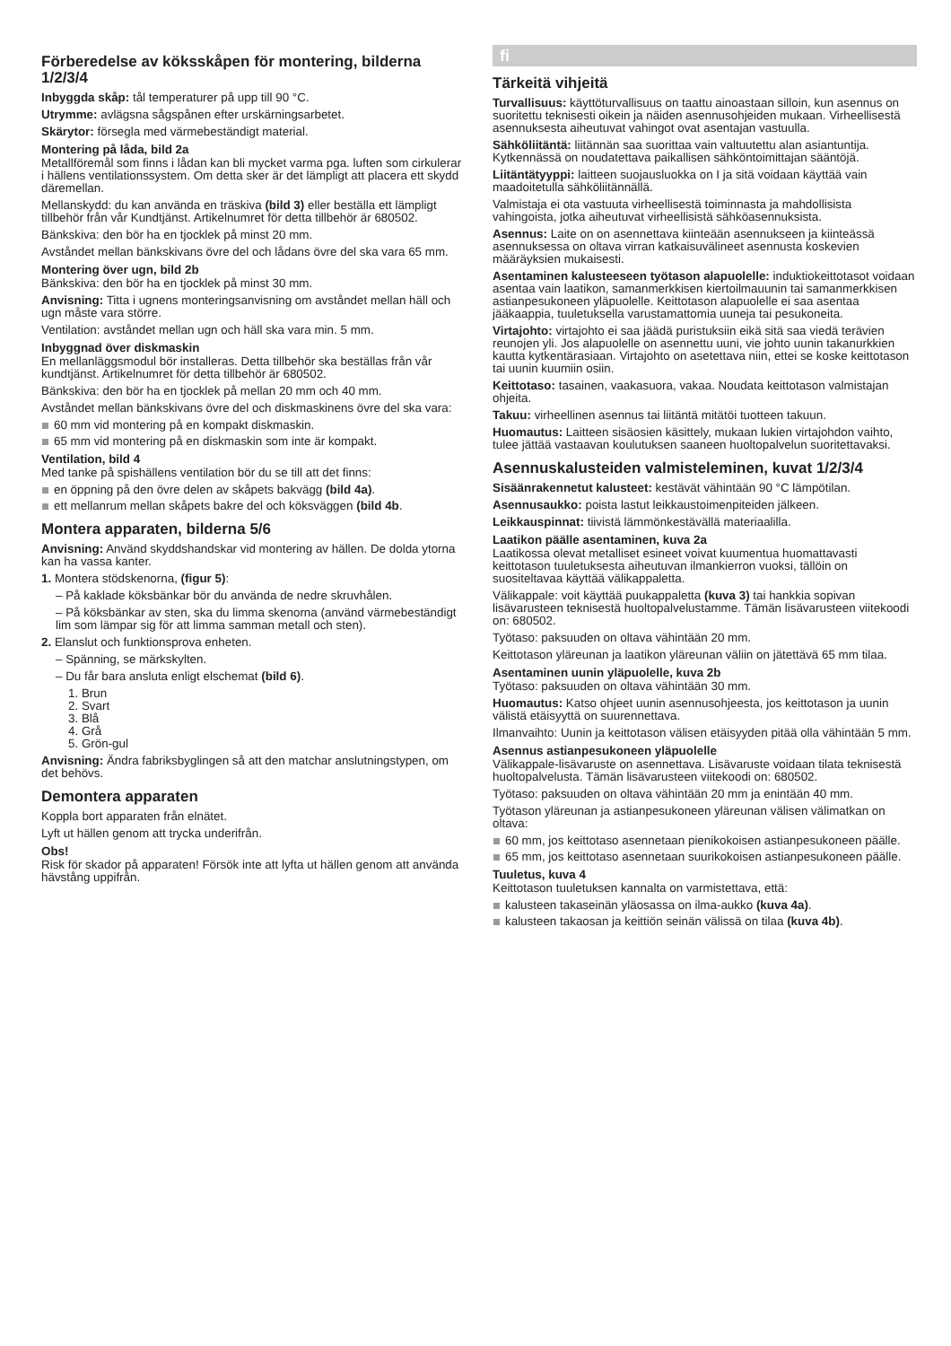Förberedelse av köksskåpen för montering, bilderna 1/2/3/4
Inbyggda skåp: tål temperaturer på upp till 90 °C.
Utrymme: avlägsna sågspånen efter urskärningsarbetet.
Skärytor: försegla med värmebeständigt material.
Montering på låda, bild 2a
Metallföremål som finns i lådan kan bli mycket varma pga. luften som cirkulerar i hällens ventilationssystem. Om detta sker är det lämpligt att placera ett skydd däremellan.
Mellanskydd: du kan använda en träskiva (bild 3) eller beställa ett lämpligt tillbehör från vår Kundtjänst. Artikelnumret för detta tillbehör är 680502.
Bänkskiva: den bör ha en tjocklek på minst 20 mm.
Avståndet mellan bänkskivans övre del och lådans övre del ska vara 65 mm.
Montering över ugn, bild 2b
Bänkskiva: den bör ha en tjocklek på minst 30 mm.
Anvisning: Titta i ugnens monteringsanvisning om avståndet mellan häll och ugn måste vara större.
Ventilation: avståndet mellan ugn och häll ska vara min. 5 mm.
Inbyggnad över diskmaskin
En mellanläggsmodul bör installeras. Detta tillbehör ska beställas från vår kundtjänst. Artikelnumret för detta tillbehör är 680502.
Bänkskiva: den bör ha en tjocklek på mellan 20 mm och 40 mm.
Avståndet mellan bänkskivans övre del och diskmaskinens övre del ska vara:
60 mm vid montering på en kompakt diskmaskin.
65 mm vid montering på en diskmaskin som inte är kompakt.
Ventilation, bild 4
Med tanke på spishällens ventilation bör du se till att det finns:
en öppning på den övre delen av skåpets bakvägg (bild 4a).
ett mellanrum mellan skåpets bakre del och köksväggen (bild 4b.
Montera apparaten, bilderna 5/6
Anvisning: Använd skyddshandskar vid montering av hällen. De dolda ytorna kan ha vassa kanter.
1. Montera stödskenorna, (figur 5):
– På kaklade köksbänkar bör du använda de nedre skruvhålen.
– På köksbänkar av sten, ska du limma skenorna (använd värmebeständigt lim som lämpar sig för att limma samman metall och sten).
2. Elanslut och funktionsprova enheten.
– Spänning, se märkskylten.
– Du får bara ansluta enligt elschemat (bild 6).
1. Brun
2. Svart
3. Blå
4. Grå
5. Grön-gul
Anvisning: Ändra fabriksbyglingen så att den matchar anslutningstypen, om det behövs.
Demontera apparaten
Koppla bort apparaten från elnätet.
Lyft ut hällen genom att trycka underifrån.
Obs!
Risk för skador på apparaten! Försök inte att lyfta ut hällen genom att använda hävstång uppifrån.
fi
Tärkeitä vihjeitä
Turvallisuus: käyttöturvallisuus on taattu ainoastaan silloin, kun asennus on suoritettu teknisesti oikein ja näiden asennusohjeiden mukaan. Virheellisestä asennuksesta aiheutuvat vahingot ovat asentajan vastuulla.
Sähköliitäntä: liitännän saa suorittaa vain valtuutettu alan asiantuntija. Kytkennässä on noudatettava paikallisen sähköntoimittajan sääntöjä.
Liitäntätyyppi: laitteen suojausluokka on I ja sitä voidaan käyttää vain maadoitetulla sähköliitännällä.
Valmistaja ei ota vastuuta virheellisestä toiminnasta ja mahdollisista vahingoista, jotka aiheutuvat virheellisistä sähköasennuksista.
Asennus: Laite on on asennettava kiinteään asennukseen ja kiinteässä asennuksessa on oltava virran katkaisuvälineet asennusta koskevien määräyksien mukaisesti.
Asentaminen kalusteeseen työtason alapuolelle: induktiokeittotasot voidaan asentaa vain laatikon, samanmerkkisen kiertoilmauunin tai samanmerkkisen astianpesukoneen yläpuolelle. Keittotason alapuolelle ei saa asentaa jääkaappia, tuuletuksella varustamattomia uuneja tai pesukoneita.
Virtajohto: virtajohto ei saa jäädä puristuksiin eikä sitä saa viedä terävien reunojen yli. Jos alapuolelle on asennettu uuni, vie johto uunin takanurkkien kautta kytkentärasiaan. Virtajohto on asetettava niin, ettei se koske keittotason tai uunin kuumiin osiin.
Keittotaso: tasainen, vaakasuora, vakaa. Noudata keittotason valmistajan ohjeita.
Takuu: virheellinen asennus tai liitäntä mitätöi tuotteen takuun.
Huomautus: Laitteen sisäosien käsittely, mukaan lukien virtajohdon vaihto, tulee jättää vastaavan koulutuksen saaneen huoltopalvelun suoritettavaksi.
Asennuskalusteiden valmisteleminen, kuvat 1/2/3/4
Sisäänrakennetut kalusteet: kestävät vähintään 90 °C lämpötilan.
Asennusaukko: poista lastut leikkaustoimenpiteiden jälkeen.
Leikkauspinnat: tiivistä lämmönkestävällä materiaalilla.
Laatikon päälle asentaminen, kuva 2a
Laatikossa olevat metalliset esineet voivat kuumentua huomattavasti keittotason tuuletuksesta aiheutuvan ilmankierron vuoksi, tällöin on suositeltavaa käyttää välikappaletta.
Välikappale: voit käyttää puukappaletta (kuva 3) tai hankkia sopivan lisävarusteen teknisestä huoltopalvelustamme. Tämän lisävarusteen viitekoodi on: 680502.
Työtaso: paksuuden on oltava vähintään 20 mm.
Keittotason yläreunan ja laatikon yläreunan väliin on jätettävä 65 mm tilaa.
Asentaminen uunin yläpuolelle, kuva 2b
Työtaso: paksuuden on oltava vähintään 30 mm.
Huomautus: Katso ohjeet uunin asennusohjeesta, jos keittotason ja uunin välistä etäisyyttä on suurennettava.
Ilmanvaihto: Uunin ja keittotason välisen etäisyyden pitää olla vähintään 5 mm.
Asennus astianpesukoneen yläpuolelle
Välikappale-lisävaruste on asennettava. Lisävaruste voidaan tilata teknisestä huoltopalvelusta. Tämän lisävarusteen viitekoodi on: 680502.
Työtaso: paksuuden on oltava vähintään 20 mm ja enintään 40 mm.
Työtason yläreunan ja astianpesukoneen yläreunan välisen välimatkan on oltava:
60 mm, jos keittotaso asennetaan pienikokoisen astianpesukoneen päälle.
65 mm, jos keittotaso asennetaan suurikokoisen astianpesukoneen päälle.
Tuuletus, kuva 4
Keittotason tuuletuksen kannalta on varmistettava, että:
kalusteen takaseinän yläosassa on ilma-aukko (kuva 4a).
kalusteen takaosan ja keittiön seinän välissä on tilaa (kuva 4b).